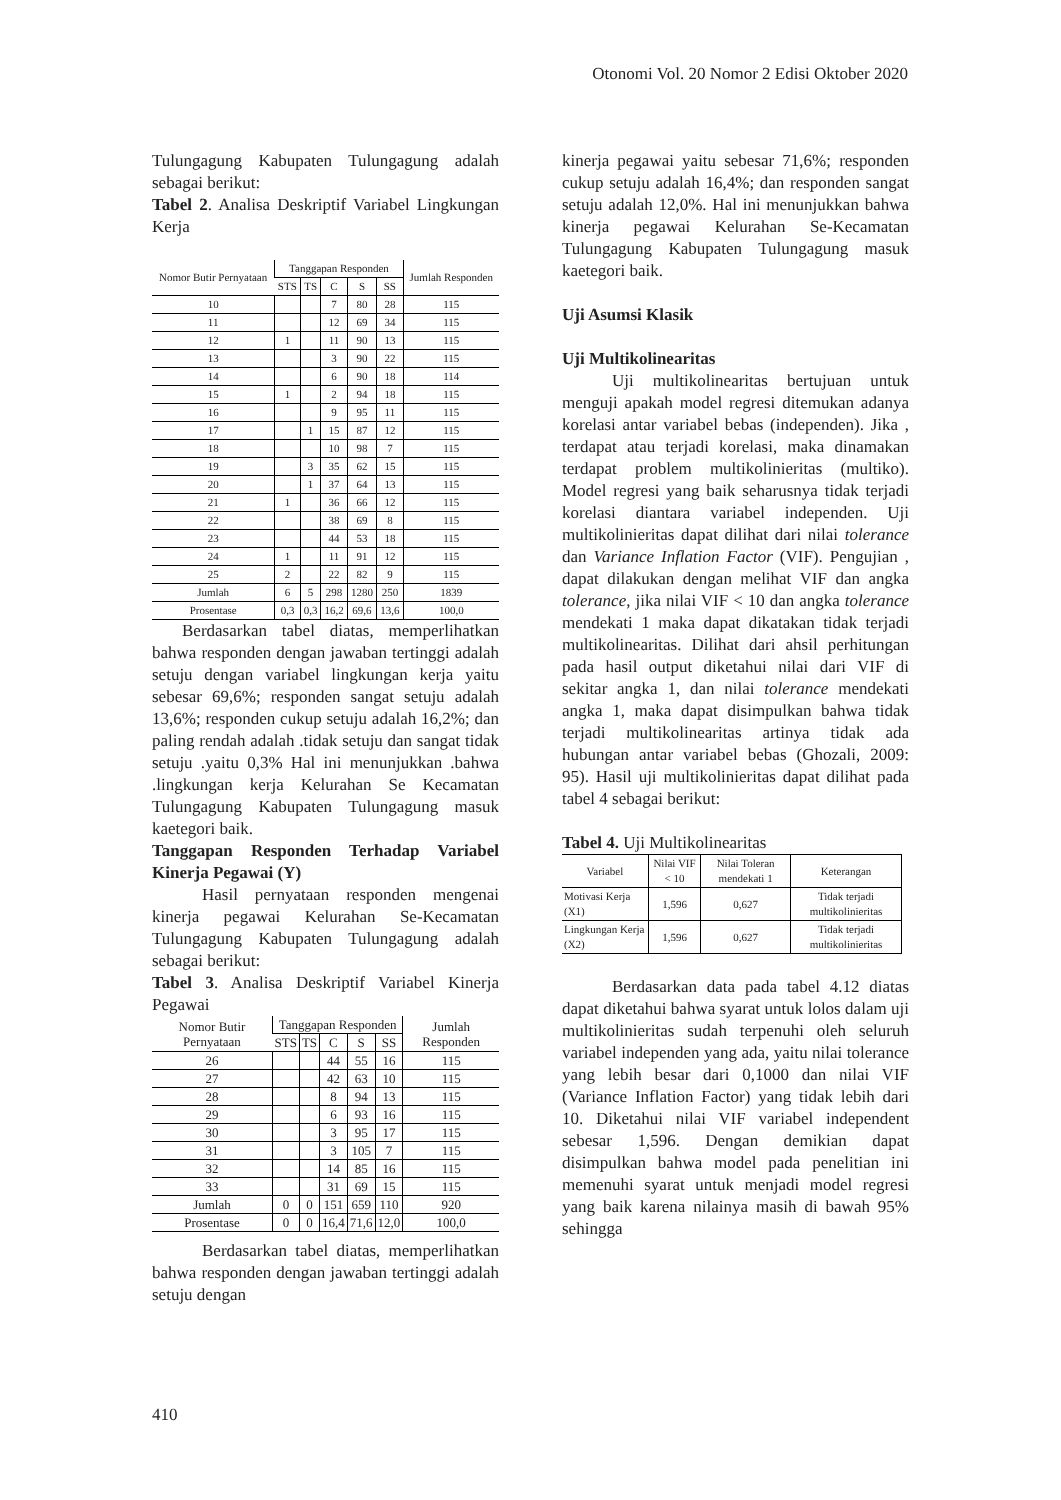Otonomi Vol. 20 Nomor 2 Edisi Oktober 2020
Tulungagung Kabupaten Tulungagung adalah sebagai berikut:
Tabel 2. Analisa Deskriptif Variabel Lingkungan Kerja
| Nomor Butir Pernyataan | Tanggapan Responden | | | | | Jumlah Responden |
| --- | --- | --- | --- | --- | --- | --- |
| | STS | TS | C | S | SS | |
| 10 | | | 7 | 80 | 28 | 115 |
| 11 | | | 12 | 69 | 34 | 115 |
| 12 | 1 | | 11 | 90 | 13 | 115 |
| 13 | | | 3 | 90 | 22 | 115 |
| 14 | | | 6 | 90 | 18 | 114 |
| 15 | 1 | | 2 | 94 | 18 | 115 |
| 16 | | | 9 | 95 | 11 | 115 |
| 17 | | 1 | 15 | 87 | 12 | 115 |
| 18 | | | 10 | 98 | 7 | 115 |
| 19 | | 3 | 35 | 62 | 15 | 115 |
| 20 | | 1 | 37 | 64 | 13 | 115 |
| 21 | 1 | | 36 | 66 | 12 | 115 |
| 22 | | | 38 | 69 | 8 | 115 |
| 23 | | | 44 | 53 | 18 | 115 |
| 24 | 1 | | 11 | 91 | 12 | 115 |
| 25 | 2 | | 22 | 82 | 9 | 115 |
| Jumlah | 6 | 5 | 298 | 1280 | 250 | 1839 |
| Prosentase | 0,3 | 0,3 | 16,2 | 69,6 | 13,6 | 100,0 |
Berdasarkan tabel diatas, memperlihatkan bahwa responden dengan jawaban tertinggi adalah setuju dengan variabel lingkungan kerja yaitu sebesar 69,6%; responden sangat setuju adalah 13,6%; responden cukup setuju adalah 16,2%; dan paling rendah adalah .tidak setuju dan sangat tidak setuju .yaitu 0,3% Hal ini menunjukkan .bahwa .lingkungan kerja Kelurahan Se Kecamatan Tulungagung Kabupaten Tulungagung masuk kaetegori baik.
Tanggapan Responden Terhadap Variabel Kinerja Pegawai (Y)
Hasil pernyataan responden mengenai kinerja pegawai Kelurahan Se-Kecamatan Tulungagung Kabupaten Tulungagung adalah sebagai berikut:
Tabel 3. Analisa Deskriptif Variabel Kinerja Pegawai
| Nomor Butir Pernyataan | Tanggapan Responden | | | | | Jumlah Responden |
| --- | --- | --- | --- | --- | --- | --- |
| | STS | TS | C | S | SS | |
| 26 | | | 44 | 55 | 16 | 115 |
| 27 | | | 42 | 63 | 10 | 115 |
| 28 | | | 8 | 94 | 13 | 115 |
| 29 | | | 6 | 93 | 16 | 115 |
| 30 | | | 3 | 95 | 17 | 115 |
| 31 | | | 3 | 105 | 7 | 115 |
| 32 | | | 14 | 85 | 16 | 115 |
| 33 | | | 31 | 69 | 15 | 115 |
| Jumlah | 0 | 0 | 151 | 659 | 110 | 920 |
| Prosentase | 0 | 0 | 16,4 | 71,6 | 12,0 | 100,0 |
Berdasarkan tabel diatas, memperlihatkan bahwa responden dengan jawaban tertinggi adalah setuju dengan
kinerja pegawai yaitu sebesar 71,6%; responden cukup setuju adalah 16,4%; dan responden sangat setuju adalah 12,0%. Hal ini menunjukkan bahwa kinerja pegawai Kelurahan Se-Kecamatan Tulungagung Kabupaten Tulungagung masuk kaetegori baik.
Uji Asumsi Klasik
Uji Multikolinearitas
Uji multikolinearitas bertujuan untuk menguji apakah model regresi ditemukan adanya korelasi antar variabel bebas (independen). Jika , terdapat atau terjadi korelasi, maka dinamakan terdapat problem multikolinieritas (multiko). Model regresi yang baik seharusnya tidak terjadi korelasi diantara variabel independen. Uji multikolinieritas dapat dilihat dari nilai tolerance dan Variance Inflation Factor (VIF). Pengujian , dapat dilakukan dengan melihat VIF dan angka tolerance, jika nilai VIF < 10 dan angka tolerance mendekati 1 maka dapat dikatakan tidak terjadi multikolinearitas. Dilihat dari ahsil perhitungan pada hasil output diketahui nilai dari VIF di sekitar angka 1, dan nilai tolerance mendekati angka 1, maka dapat disimpulkan bahwa tidak terjadi multikolinearitas artinya tidak ada hubungan antar variabel bebas (Ghozali, 2009: 95). Hasil uji multikolinieritas dapat dilihat pada tabel 4 sebagai berikut:
Tabel 4. Uji Multikolinearitas
| Variabel | Nilai VIF < 10 | Nilai Toleran mendekati 1 | Keterangan |
| --- | --- | --- | --- |
| Motivasi Kerja (X1) | 1,596 | 0,627 | Tidak terjadi multikolinieritas |
| Lingkungan Kerja (X2) | 1,596 | 0,627 | Tidak terjadi multikolinieritas |
Berdasarkan data pada tabel 4.12 diatas dapat diketahui bahwa syarat untuk lolos dalam uji multikolinieritas sudah terpenuhi oleh seluruh variabel independen yang ada, yaitu nilai tolerance yang lebih besar dari 0,1000 dan nilai VIF (Variance Inflation Factor) yang tidak lebih dari 10. Diketahui nilai VIF variabel independent sebesar 1,596. Dengan demikian dapat disimpulkan bahwa model pada penelitian ini memenuhi syarat untuk menjadi model regresi yang baik karena nilainya masih di bawah 95% sehingga
410